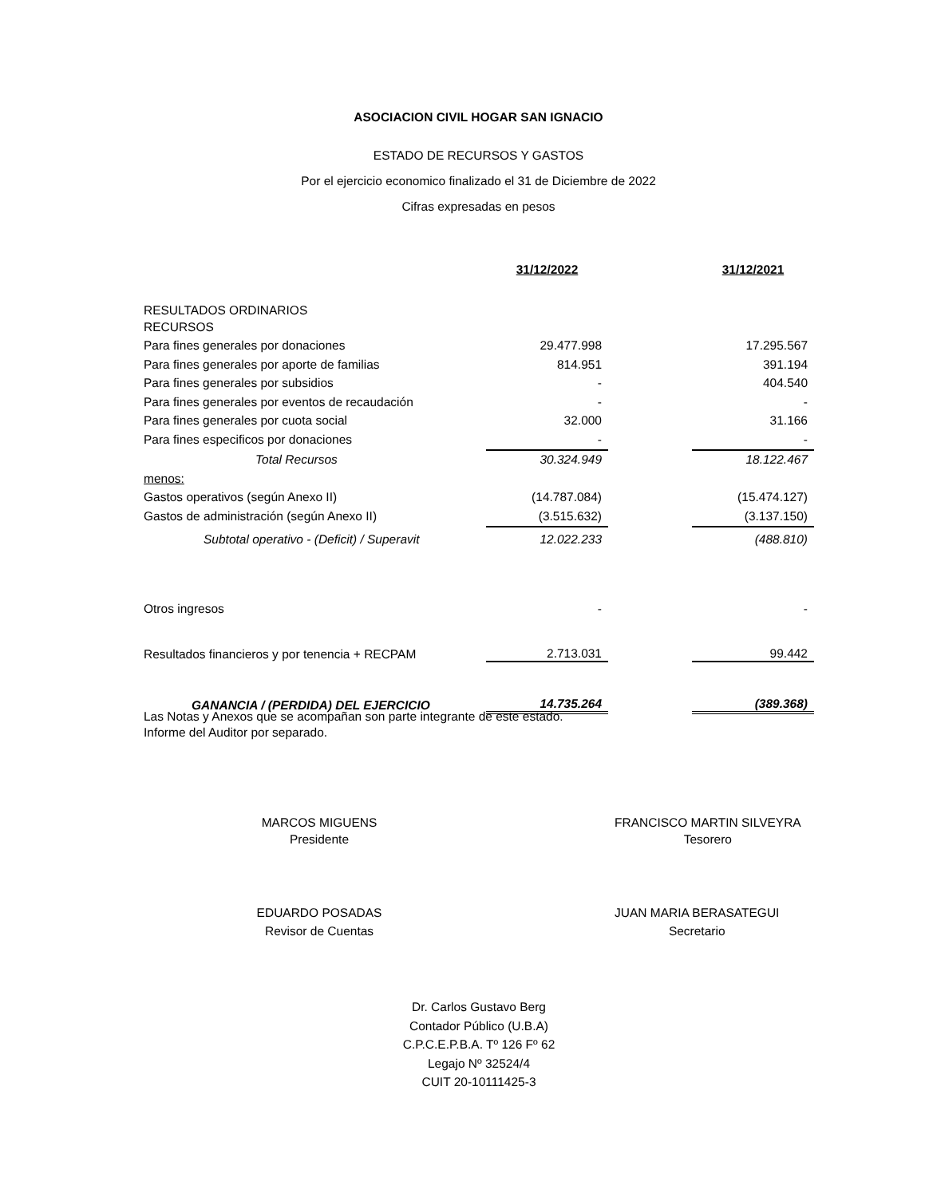ASOCIACION CIVIL HOGAR SAN IGNACIO
ESTADO DE RECURSOS Y GASTOS
Por el ejercicio economico finalizado el 31 de Diciembre de 2022
Cifras expresadas en pesos
| | 31/12/2022 | | 31/12/2021 |
| RESULTADOS ORDINARIOS | | | |
| RECURSOS | | | |
| Para fines generales por donaciones | 29.477.998 | | 17.295.567 |
| Para fines generales por aporte de familias | 814.951 | | 391.194 |
| Para fines generales por subsidios | - | | 404.540 |
| Para fines generales por eventos de recaudación | - | | - |
| Para fines generales por cuota social | 32.000 | | 31.166 |
| Para fines especificos por donaciones | - | | - |
| Total Recursos | 30.324.949 | | 18.122.467 |
| menos: | | | |
| Gastos operativos (según Anexo II) | (14.787.084) | | (15.474.127) |
| Gastos de administración (según Anexo II) | (3.515.632) | | (3.137.150) |
| Subtotal operativo - (Deficit) / Superavit | 12.022.233 | | (488.810) |
| Otros ingresos | - | | - |
| Resultados financieros y por tenencia + RECPAM | 2.713.031 | | 99.442 |
| GANANCIA / (PERDIDA) DEL EJERCICIO | 14.735.264 | | (389.368) |
Las Notas y Anexos que se acompañan son parte integrante de este estado.
Informe del Auditor por separado.
MARCOS MIGUENS
Presidente
FRANCISCO MARTIN SILVEYRA
Tesorero
EDUARDO POSADAS
Revisor de Cuentas
JUAN MARIA BERASATEGUI
Secretario
Dr. Carlos Gustavo Berg
Contador Público (U.B.A)
C.P.C.E.P.B.A. Tº 126 Fº 62
Legajo Nº 32524/4
CUIT 20-10111425-3